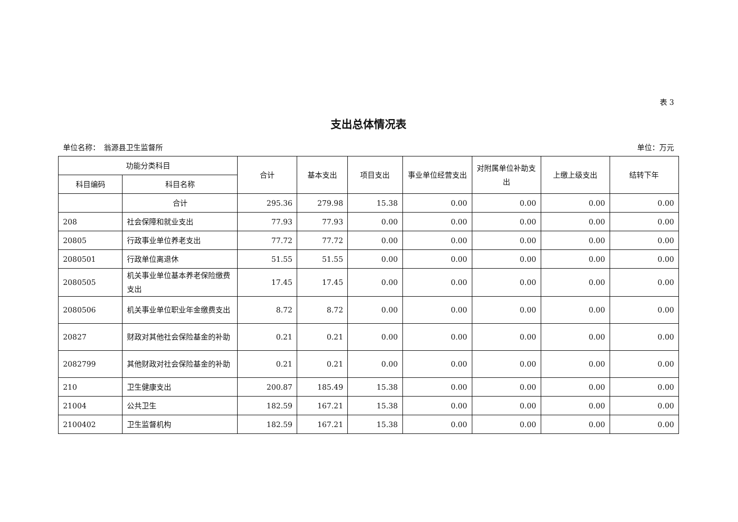表 3
支出总体情况表
单位名称：　翁源县卫生监督所 单位：万元
| 功能分类科目 | | 合计 | 基本支出 | 项目支出 | 事业单位经营支出 | 对附属单位补助支出 | 上缴上级支出 | 结转下年 |
| --- | --- | --- | --- | --- | --- | --- | --- | --- |
| 科目编码 | 科目名称 | | | | | | | |
| | 合计 | 295.36 | 279.98 | 15.38 | 0.00 | 0.00 | 0.00 | 0.00 |
| 208 | 社会保障和就业支出 | 77.93 | 77.93 | 0.00 | 0.00 | 0.00 | 0.00 | 0.00 |
| 20805 | 行政事业单位养老支出 | 77.72 | 77.72 | 0.00 | 0.00 | 0.00 | 0.00 | 0.00 |
| 2080501 | 行政单位离退休 | 51.55 | 51.55 | 0.00 | 0.00 | 0.00 | 0.00 | 0.00 |
| 2080505 | 机关事业单位基本养老保险缴费支出 | 17.45 | 17.45 | 0.00 | 0.00 | 0.00 | 0.00 | 0.00 |
| 2080506 | 机关事业单位职业年金缴费支出 | 8.72 | 8.72 | 0.00 | 0.00 | 0.00 | 0.00 | 0.00 |
| 20827 | 财政对其他社会保险基金的补助 | 0.21 | 0.21 | 0.00 | 0.00 | 0.00 | 0.00 | 0.00 |
| 2082799 | 其他财政对社会保险基金的补助 | 0.21 | 0.21 | 0.00 | 0.00 | 0.00 | 0.00 | 0.00 |
| 210 | 卫生健康支出 | 200.87 | 185.49 | 15.38 | 0.00 | 0.00 | 0.00 | 0.00 |
| 21004 | 公共卫生 | 182.59 | 167.21 | 15.38 | 0.00 | 0.00 | 0.00 | 0.00 |
| 2100402 | 卫生监督机构 | 182.59 | 167.21 | 15.38 | 0.00 | 0.00 | 0.00 | 0.00 |